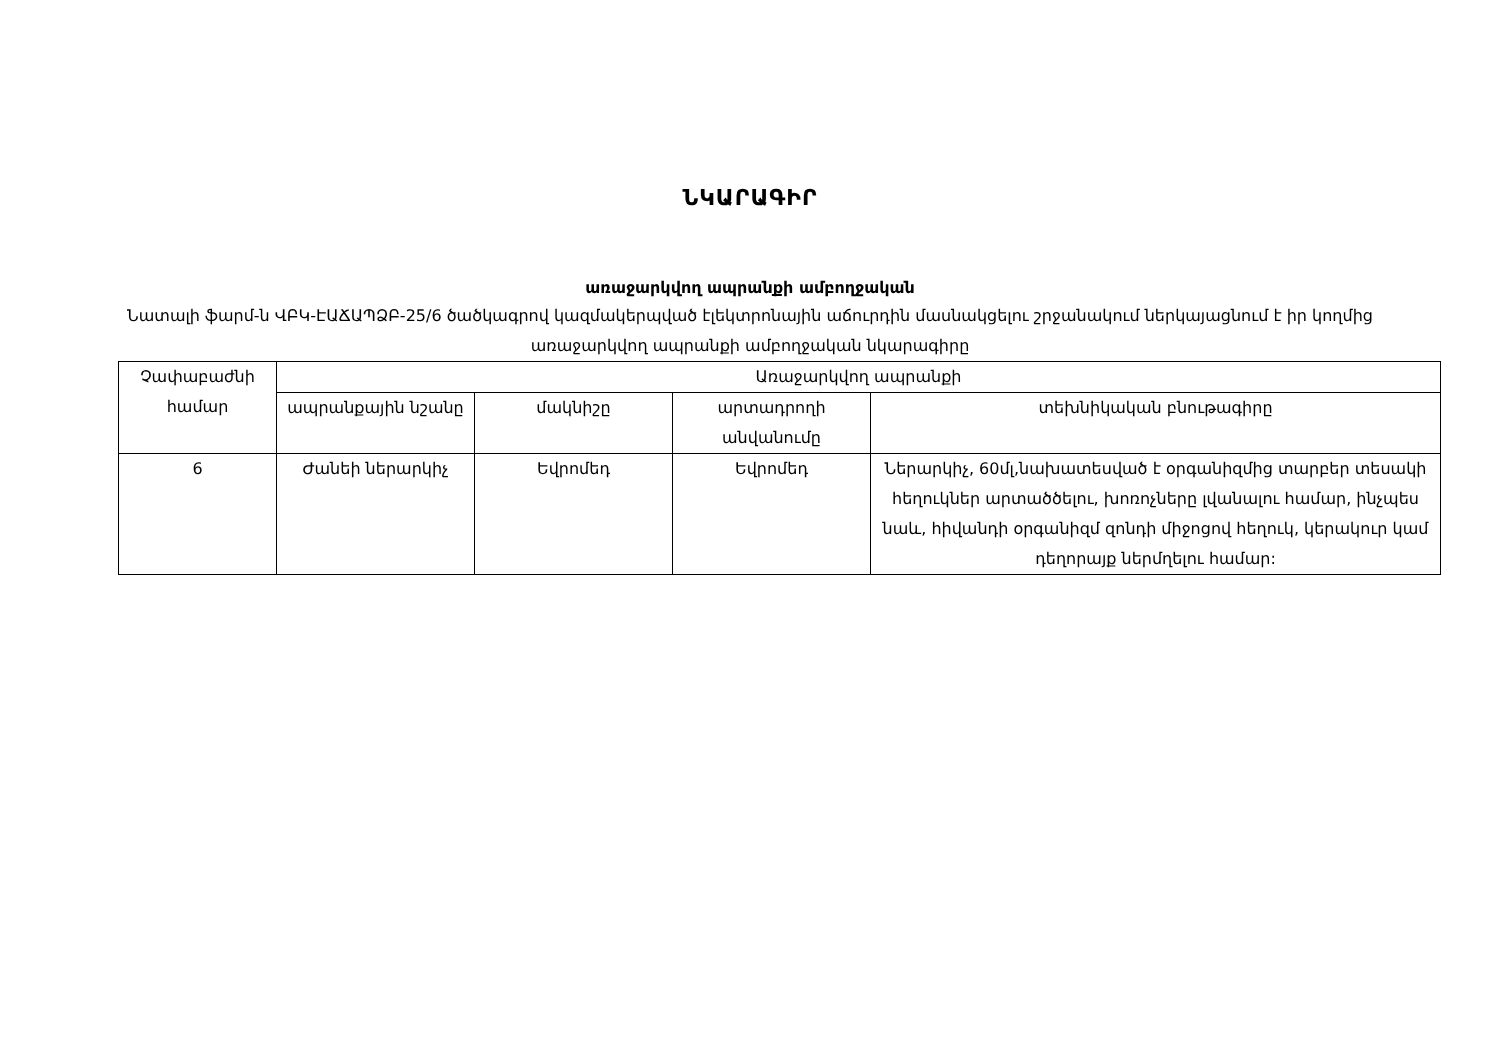ՆԿԱՐԱԳԻՐ
առաջարկվող ապրանքի ամբողջական
Նատալի ֆարմ-ն ՎԲԿ-ԷԱՃԱՊՁԲ-25/6 ծածկագրով կազմակերպված էլեկտրոնային աճուրդին մասնակցելու շրջանակում ներկայացնում է իր կողմից առաջարկվող ապրանքի ամբողջական նկարագիրը
| Չափաբաժնի համար | Առաջարկվող ապրանքի | | | |
| --- | --- | --- | --- | --- |
| | ապրանքային նշանը | մակնիշը | արտադրողի անվանումը | տեխնիկական բնութագիրը |
| 6 | Ժանեի ներարկիչ | Եվրոմեդ | Եվրոմեդ | Ներարկիչ, 60մլ,նախատեսված է օրգանիզմից տարբեր տեսակի հեղուկներ արտածծելու, խոռոչները լվանալու համար, ինչպես նաև, հիվանդի օրգանիզմ զոնդի միջոցով հեղուկ, կերակուր կամ դեղորայք ներմղելու համար: |